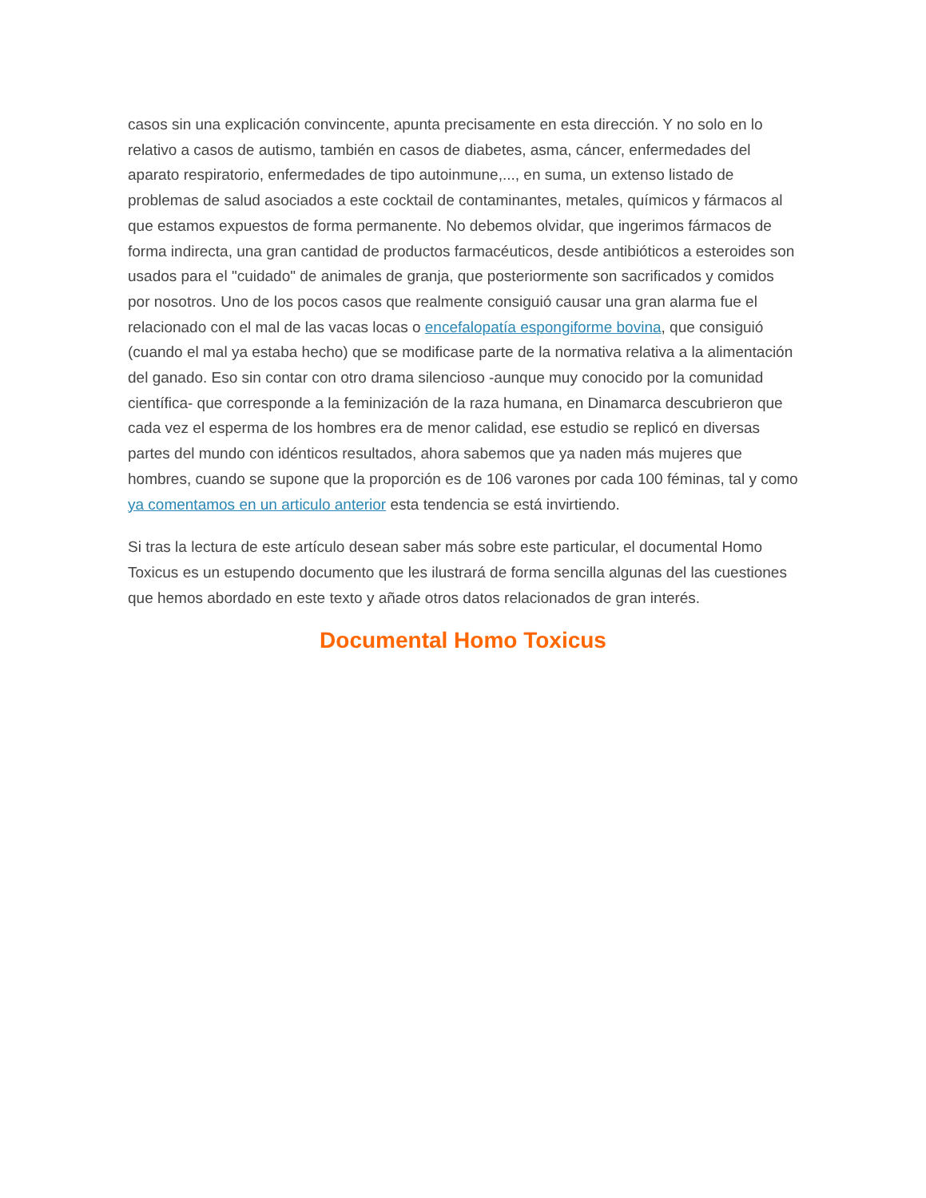casos sin una explicación convincente, apunta precisamente en esta dirección. Y no solo en lo relativo a casos de autismo, también en casos de diabetes, asma, cáncer, enfermedades del aparato respiratorio, enfermedades de tipo autoinmune,..., en suma, un extenso listado de problemas de salud asociados a este cocktail de contaminantes, metales, químicos y fármacos al que estamos expuestos de forma permanente. No debemos olvidar, que ingerimos fármacos de forma indirecta, una gran cantidad de productos farmacéuticos, desde antibióticos a esteroides son usados para el "cuidado" de animales de granja, que posteriormente son sacrificados y comidos por nosotros. Uno de los pocos casos que realmente consiguió causar una gran alarma fue el relacionado con el mal de las vacas locas o encefalopatía espongiforme bovina, que consiguió (cuando el mal ya estaba hecho) que se modificase parte de la normativa relativa a la alimentación del ganado. Eso sin contar con otro drama silencioso -aunque muy conocido por la comunidad científica- que corresponde a la feminización de la raza humana, en Dinamarca descubrieron que cada vez el esperma de los hombres era de menor calidad, ese estudio se replicó en diversas partes del mundo con idénticos resultados, ahora sabemos que ya naden más mujeres que hombres, cuando se supone que la proporción es de 106 varones por cada 100 féminas, tal y como ya comentamos en un articulo anterior esta tendencia se está invirtiendo.
Si tras la lectura de este artículo desean saber más sobre este particular, el documental Homo Toxicus es un estupendo documento que les ilustrará de forma sencilla algunas del las cuestiones que hemos abordado en este texto y añade otros datos relacionados de gran interés.
Documental Homo Toxicus